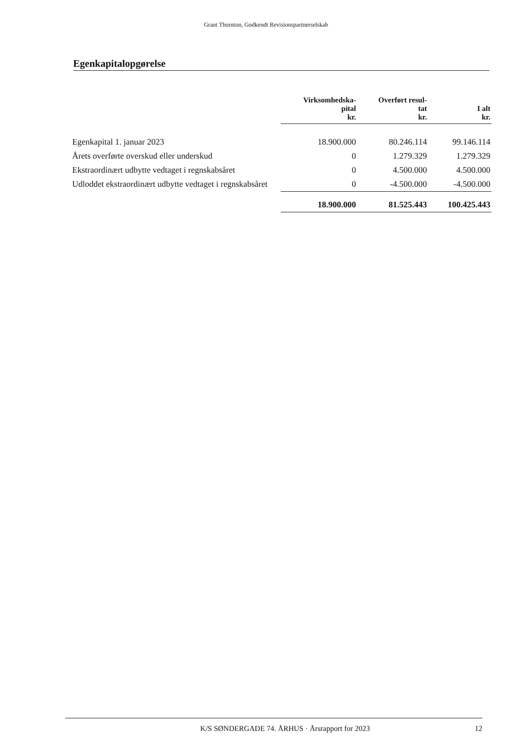Grant Thornton, Godkendt Revisionspartnerselskab
Egenkapitalopgørelse
| | Virksomhedska- pital kr. | Overført resul- tat kr. | I alt kr. |
| --- | --- | --- | --- |
| Egenkapital 1. januar 2023 | 18.900.000 | 80.246.114 | 99.146.114 |
| Årets overførte overskud eller underskud | 0 | 1.279.329 | 1.279.329 |
| Ekstraordinært udbytte vedtaget i regnskabsåret | 0 | 4.500.000 | 4.500.000 |
| Udloddet ekstraordinært udbytte vedtaget i regnskabsåret | 0 | -4.500.000 | -4.500.000 |
| | 18.900.000 | 81.525.443 | 100.425.443 |
K/S SØNDERGADE 74. ÅRHUS · Årsrapport for 2023 12